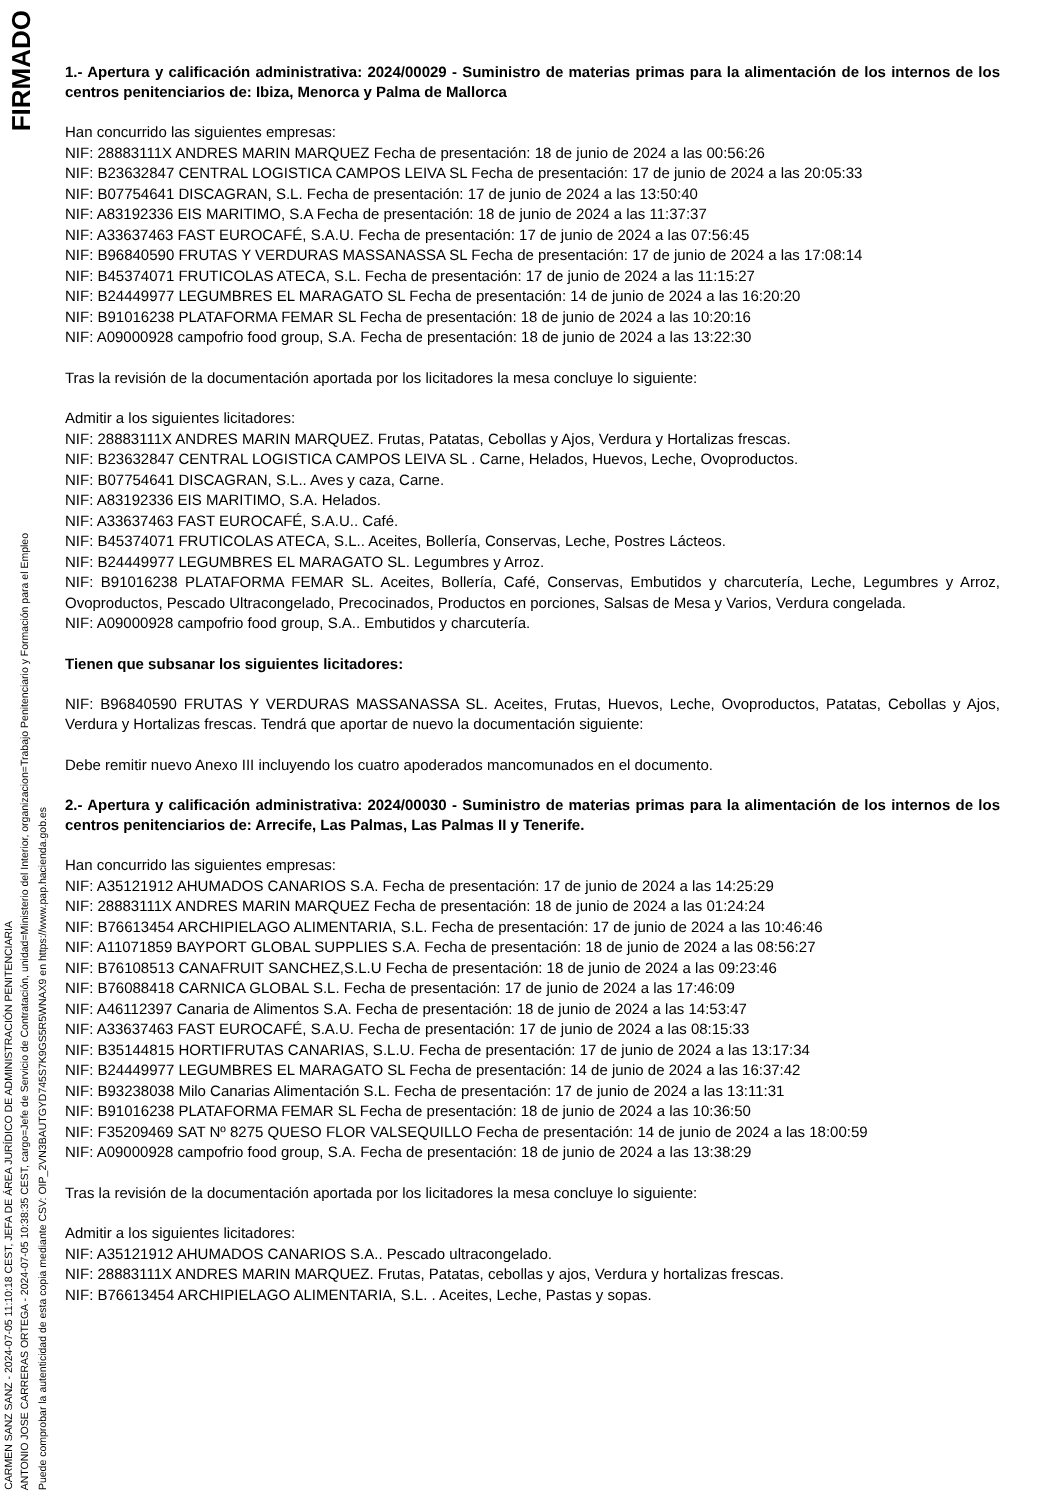CARMEN SANZ SANZ - 2024-07-05 11:10:18 CEST, JEFA DE ÁREA JURÍDICO DE ADMINISTRACIÓN PENITENCIARIA
ANTONIO JOSE CARRERAS ORTEGA - 2024-07-05 10:38:35 CEST, cargo=Jefe de Servicio de Contratación, unidad=Ministerio del Interior, organizacion=Trabajo Penitenciario y Formación para el Empleo
Puede comprobar la autenticidad de esta copia mediante CSV: OIP_2VN3BAUTGYD745S7K9GS5R5WNAX9 en https://www.pap.hacienda.gob.es
FIRMADO
1.- Apertura y calificación administrativa: 2024/00029 - Suministro de materias primas para la alimentación de los internos de los centros penitenciarios de: Ibiza, Menorca y Palma de Mallorca
Han concurrido las siguientes empresas:
NIF: 28883111X ANDRES MARIN MARQUEZ Fecha de presentación: 18 de junio de 2024 a las 00:56:26
NIF: B23632847 CENTRAL LOGISTICA CAMPOS LEIVA SL Fecha de presentación: 17 de junio de 2024 a las 20:05:33
NIF: B07754641 DISCAGRAN, S.L. Fecha de presentación: 17 de junio de 2024 a las 13:50:40
NIF: A83192336 EIS MARITIMO, S.A Fecha de presentación: 18 de junio de 2024 a las 11:37:37
NIF: A33637463 FAST EUROCAFÉ, S.A.U. Fecha de presentación: 17 de junio de 2024 a las 07:56:45
NIF: B96840590 FRUTAS Y VERDURAS MASSANASSA SL Fecha de presentación: 17 de junio de 2024 a las 17:08:14
NIF: B45374071 FRUTICOLAS ATECA, S.L. Fecha de presentación: 17 de junio de 2024 a las 11:15:27
NIF: B24449977 LEGUMBRES EL MARAGATO SL Fecha de presentación: 14 de junio de 2024 a las 16:20:20
NIF: B91016238 PLATAFORMA FEMAR SL Fecha de presentación: 18 de junio de 2024 a las 10:20:16
NIF: A09000928 campofrio food group, S.A. Fecha de presentación: 18 de junio de 2024 a las 13:22:30
Tras la revisión de la documentación aportada por los licitadores la mesa concluye lo siguiente:
Admitir a los siguientes licitadores:
NIF: 28883111X ANDRES MARIN MARQUEZ. Frutas, Patatas, Cebollas y Ajos, Verdura y Hortalizas frescas.
NIF: B23632847 CENTRAL LOGISTICA CAMPOS LEIVA SL . Carne, Helados, Huevos, Leche, Ovoproductos.
NIF: B07754641 DISCAGRAN, S.L.. Aves y caza, Carne.
NIF: A83192336 EIS MARITIMO, S.A. Helados.
NIF: A33637463 FAST EUROCAFÉ, S.A.U.. Café.
NIF: B45374071 FRUTICOLAS ATECA, S.L.. Aceites, Bollería, Conservas, Leche, Postres Lácteos.
NIF: B24449977 LEGUMBRES EL MARAGATO SL. Legumbres y Arroz.
NIF: B91016238 PLATAFORMA FEMAR SL. Aceites, Bollería, Café, Conservas, Embutidos y charcutería, Leche, Legumbres y Arroz, Ovoproductos, Pescado Ultracongelado, Precocinados, Productos en porciones, Salsas de Mesa y Varios, Verdura congelada.
NIF: A09000928 campofrio food group, S.A.. Embutidos y charcutería.
Tienen que subsanar los siguientes licitadores:
NIF: B96840590 FRUTAS Y VERDURAS MASSANASSA SL. Aceites, Frutas, Huevos, Leche, Ovoproductos, Patatas, Cebollas y Ajos, Verdura y Hortalizas frescas. Tendrá que aportar de nuevo la documentación siguiente:
Debe remitir nuevo Anexo III incluyendo los cuatro apoderados mancomunados en el documento.
2.- Apertura y calificación administrativa: 2024/00030 - Suministro de materias primas para la alimentación de los internos de los centros penitenciarios de: Arrecife, Las Palmas, Las Palmas II y Tenerife.
Han concurrido las siguientes empresas:
NIF: A35121912 AHUMADOS CANARIOS S.A. Fecha de presentación: 17 de junio de 2024 a las 14:25:29
NIF: 28883111X ANDRES MARIN MARQUEZ Fecha de presentación: 18 de junio de 2024 a las 01:24:24
NIF: B76613454 ARCHIPIELAGO ALIMENTARIA, S.L. Fecha de presentación: 17 de junio de 2024 a las 10:46:46
NIF: A11071859 BAYPORT GLOBAL SUPPLIES S.A. Fecha de presentación: 18 de junio de 2024 a las 08:56:27
NIF: B76108513 CANAFRUIT SANCHEZ,S.L.U Fecha de presentación: 18 de junio de 2024 a las 09:23:46
NIF: B76088418 CARNICA GLOBAL S.L. Fecha de presentación: 17 de junio de 2024 a las 17:46:09
NIF: A46112397 Canaria de Alimentos S.A. Fecha de presentación: 18 de junio de 2024 a las 14:53:47
NIF: A33637463 FAST EUROCAFÉ, S.A.U. Fecha de presentación: 17 de junio de 2024 a las 08:15:33
NIF: B35144815 HORTIFRUTAS CANARIAS, S.L.U. Fecha de presentación: 17 de junio de 2024 a las 13:17:34
NIF: B24449977 LEGUMBRES EL MARAGATO SL Fecha de presentación: 14 de junio de 2024 a las 16:37:42
NIF: B93238038 Milo Canarias Alimentación S.L. Fecha de presentación: 17 de junio de 2024 a las 13:11:31
NIF: B91016238 PLATAFORMA FEMAR SL Fecha de presentación: 18 de junio de 2024 a las 10:36:50
NIF: F35209469 SAT Nº 8275 QUESO FLOR VALSEQUILLO Fecha de presentación: 14 de junio de 2024 a las 18:00:59
NIF: A09000928 campofrio food group, S.A. Fecha de presentación: 18 de junio de 2024 a las 13:38:29
Tras la revisión de la documentación aportada por los licitadores la mesa concluye lo siguiente:
Admitir a los siguientes licitadores:
NIF: A35121912 AHUMADOS CANARIOS S.A.. Pescado ultracongelado.
NIF: 28883111X ANDRES MARIN MARQUEZ. Frutas, Patatas, cebollas y ajos, Verdura y hortalizas frescas.
NIF: B76613454 ARCHIPIELAGO ALIMENTARIA, S.L. . Aceites, Leche, Pastas y sopas.